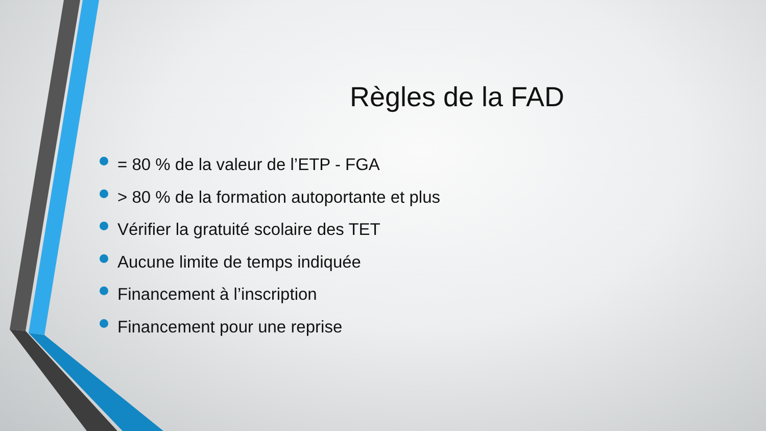Règles de la FAD
= 80 % de la valeur de l’ETP - FGA
> 80 % de la formation autoportante et plus
Vérifier la gratuité scolaire des TET
Aucune limite de temps indiquée
Financement à l’inscription
Financement pour une reprise